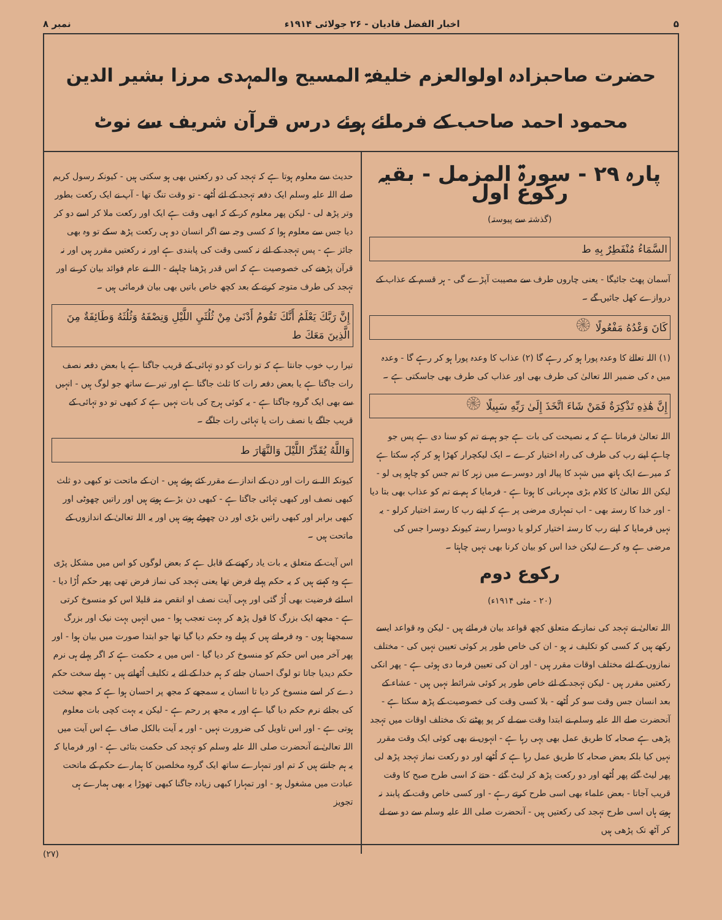۵ اخبار الفضل قادیان - ۲۶ جولائی ۱۹۱۴ء نمبر ۸
حضرت صاحبزادہ اولوالعزم خلیفۃ المسیح والمہدی مرزا بشیر الدین محمود احمد صاحب کے فرمائے ہوئے درس قرآن شریف سے نوٹ
پارہ ۲۹ - سورۃ المزمل - بقیہ رکوع اول
(گذشتہ سے پیوستہ)
السَّمَاءُ مُنْفَطِرٌ بِهِ ط
آسمان پھٹ جائیگا - یعنی چاروں طرف سے مصیبت آپڑے گی - ہر قسم کے عذاب کے دروازے کھل جائیں گے ۔
كَانَ وَعْدُهُ مَفْعُولًا ۞
(۱) اللہ تعالےٰ کا وعدہ پورا ہو کر رہے گا (۲) عذاب کا وعدہ پورا ہو کر رہے گا - وعدہ میں ہ کی ضمیر اللہ تعالیٰ کی طرف بھی اور عذاب کی طرف بھی جاسکتی ہے ۔
إِنَّ هَٰذِهِ تَذْكِرَةٌ فَمَنْ شَاءَ اتَّخَذَ إِلَىٰ رَبِّهِ سَبِيلًا ۞
اللہ تعالیٰ فرماتا ہے کہ یہ نصیحت کی بات ہے جو ہم نے تم کو سنا دی ہے پس جو چاہے اپنے رب کی طرف کی راہ اختیار کرے ۔ ایک لیکچرار کھڑا ہو کر کہہ سکتا ہے کہ میرے ایک ہاتھ میں شہد کا پیالہ اور دوسرے میں زہر کا تم جس کو چاہو پی لو - لیکن اللہ تعالیٰ کا کلام بڑی مہربانی کا ہوتا ہے - فرمایا کہ ہم نے تم کو عذاب بھی بتا دیا - اور خدا کا رستہ بھی - اب تمہاری مرضی پر ہے کہ اپنے رب کا رستہ اختیار کرلو - یہ نہیں فرمایا کہ اپنے رب کا رستہ اختیار کرلو یا دوسرا رستہ کیونکہ دوسرا جس کی مرضی ہے وہ کرے لیکن خدا اس کو بیان کرنا بھی نہیں چاہتا ۔
رکوع دوم
(۲۰ - مئی ۱۹۱۴ء)
اللہ تعالیٰ نے تہجد کی نماز کے متعلق کچھ قواعد بیان فرمائے ہیں - لیکن وہ قواعد ایسے رکھے ہیں کہ کسی کو تکلیف نہ ہو - ان کی خاص طور پر کوئی تعیین نہیں کی - مختلف نمازوں کے لئے مختلف اوقات مقرر ہیں - اور ان کی تعیین فرما دی ہوئی ہے - پھر انکی رکعتیں مقرر ہیں - لیکن تہجد کے لئے خاص طور پر کوئی شرائط نہیں ہیں - عشاء کے بعد انسان جس وقت سو کر اُٹھے - بلا کسی وقت کی خصوصیت کے پڑھ سکتا ہے - آنحضرت صلے اللہ علیہ وسلم نے ابتدا وقت سے لے کر پو پھٹنے تک مختلف اوقات میں تہجد پڑھی ہے صحابہ کا طریق عمل بھی یہی رہا ہے - انہوں نے بھی کوئی ایک وقت مقرر نہیں کیا بلکہ بعض صحابہ کا طریق عمل رہا ہے کہ اُٹھے اور دو رکعت نماز تہجد پڑھ لی پھر لیٹ گئے پھر اُٹھے اور دو رکعت پڑھ کر لیٹ گئے - حتےٰ کہ اسی طرح صبح کا وقت قریب آجاتا - بعض علماء بھی اسی طرح کرتے رہے - اور کسی خاص وقت کے پابند نہ ہوتے ہاں اسی طرح تہجد کی رکعتیں ہیں - آنحضرت صلی اللہ علیہ وسلم سے دو سے لے کر آٹھ تک پڑھی ہیں
حدیث سے معلوم ہوتا ہے کہ تہجد کی دو رکعتیں بھی ہو سکتی ہیں - کیونکہ رسول کریم صلے اللہ علیہ وسلم ایک دفعہ تہجد کے لئے اُٹھے - تو وقت تنگ تھا - آپ نے ایک رکعت بطور وتر پڑھ لی - لیکن پھر معلوم کر کے کہ ابھی وقت ہے ایک اور رکعت ملا کر اسے دو کر دیا جس سے معلوم ہوا کہ کسی وجہ سے اگر انسان دو ہی رکعت پڑھ سکے تو وہ بھی جائز ہے - پس تہجد کے لئے نہ کسی وقت کی پابندی ہے اور نہ رکعتیں مقرر ہیں اور نہ قرآن پڑھنے کی خصوصیت ہے کہ اس قدر پڑھنا چاہیئے - اللہ نے عام فوائد بیان کر نے اور تہجد کی طرف متوجہ کرنے کے بعد کچھ خاص باتیں بھی بیان فرمائی ہیں ۔
إِنَّ رَبَّكَ يَعْلَمُ أَنَّكَ تَقُومُ أَدْنَىٰ مِنْ ثُلُثَيِ اللَّيْلِ وَنِصْفَهُ وَثُلُثَهُ وَطَائِفَةٌ مِنَ الَّذِينَ مَعَكَ ط
تیرا رب خوب جانتا ہے کہ تو رات کو دو تہائی کے قریب جاگتا ہے یا بعض دفعہ نصف رات جاگتا ہے یا بعض دفعہ رات کا ثلث جاگتا ہے اور تیرے ساتھ جو لوگ ہیں - انہیں سے بھی ایک گروہ جاگتا ہے - یہ کوئی ہرج کی بات نہیں ہے کہ کبھی تو دو تہائی کے قریب جاگے یا نصف رات یا تہائی رات جاگے ۔
وَاللَّهُ يُقَدِّرُ اللَّيْلَ وَالنَّهَارَ ط
کیونکہ اللہ نے رات اور دن کے اندازے مقرر کئے ہوئے ہیں - ان کے ماتحت تو کبھی دو ثلث کبھی نصف اور کبھی تہائی جاگتا ہے - کبھی دن بڑے ہوتے ہیں اور راتیں چھوٹی اور کبھی برابر اور کبھی راتیں بڑی اور دن چھوٹے ہوتے ہیں اور یہ اللہ تعالیٰ کے اندازوں کے ماتحت ہیں ۔
اس آیت کے متعلق یہ بات یاد رکھنے کے قابل ہے کہ بعض لوگوں کو اس میں مشکل پڑی ہے وہ کہتے ہیں کہ یہ حکم پہلے فرض تھا یعنی تہجد کی نماز فرض تھی پھر حکم اُڑا دیا - اسلئے فرضیت بھی اُڑ گئی اور یہی آیت نصف او انقص منہ قلیلا اس کو منسوخ کرتی ہے - مجھے ایک بزرگ کا قول پڑھ کر بہت تعجب ہوا - میں انہیں بہت نیک اور بزرگ سمجھتا ہوں - وہ فرماتے ہیں کہ پہلے وہ حکم دیا گیا تھا جو ابتدا صورت میں بیان ہوا - اور پھر آخر میں اس حکم کو منسوخ کر دیا گیا - اس میں یہ حکمت ہے کہ اگر پہلے ہی نرم حکم دیدیا جاتا تو لوگ احسان جاتے کہ ہم خدا کے لئے یہ تکلیف اُٹھاتے ہیں - پہلے سخت حکم دے کر اسے منسوخ کر دیا تا انسان یہ سمجھے کہ مجھ پر احسان ہوا ہے کہ مجھ سخت کی بجائے نرم حکم دیا گیا ہے اور یہ مجھ پر رحم ہے - لیکن یہ بہت کچی بات معلوم ہوتی ہے - اور اس تاویل کی ضرورت نہیں - اور یہ آیت بالکل صاف ہے اس آیت میں اللہ تعالیٰ نے آنحضرت صلی اللہ علیہ وسلم کو تہجد کی حکمت بتائی ہے - اور فرمایا کہ یہ ہم جانتے ہیں کہ تم اور تمہارے ساتھ ایک گروہ مخلصین کا ہمارے حکم کے ماتحت عبادت میں مشغول ہو - اور تمہارا کبھی زیادہ جاگنا کبھی تھوڑا یہ بھی ہمارے ہی تجویز
(۲۷)